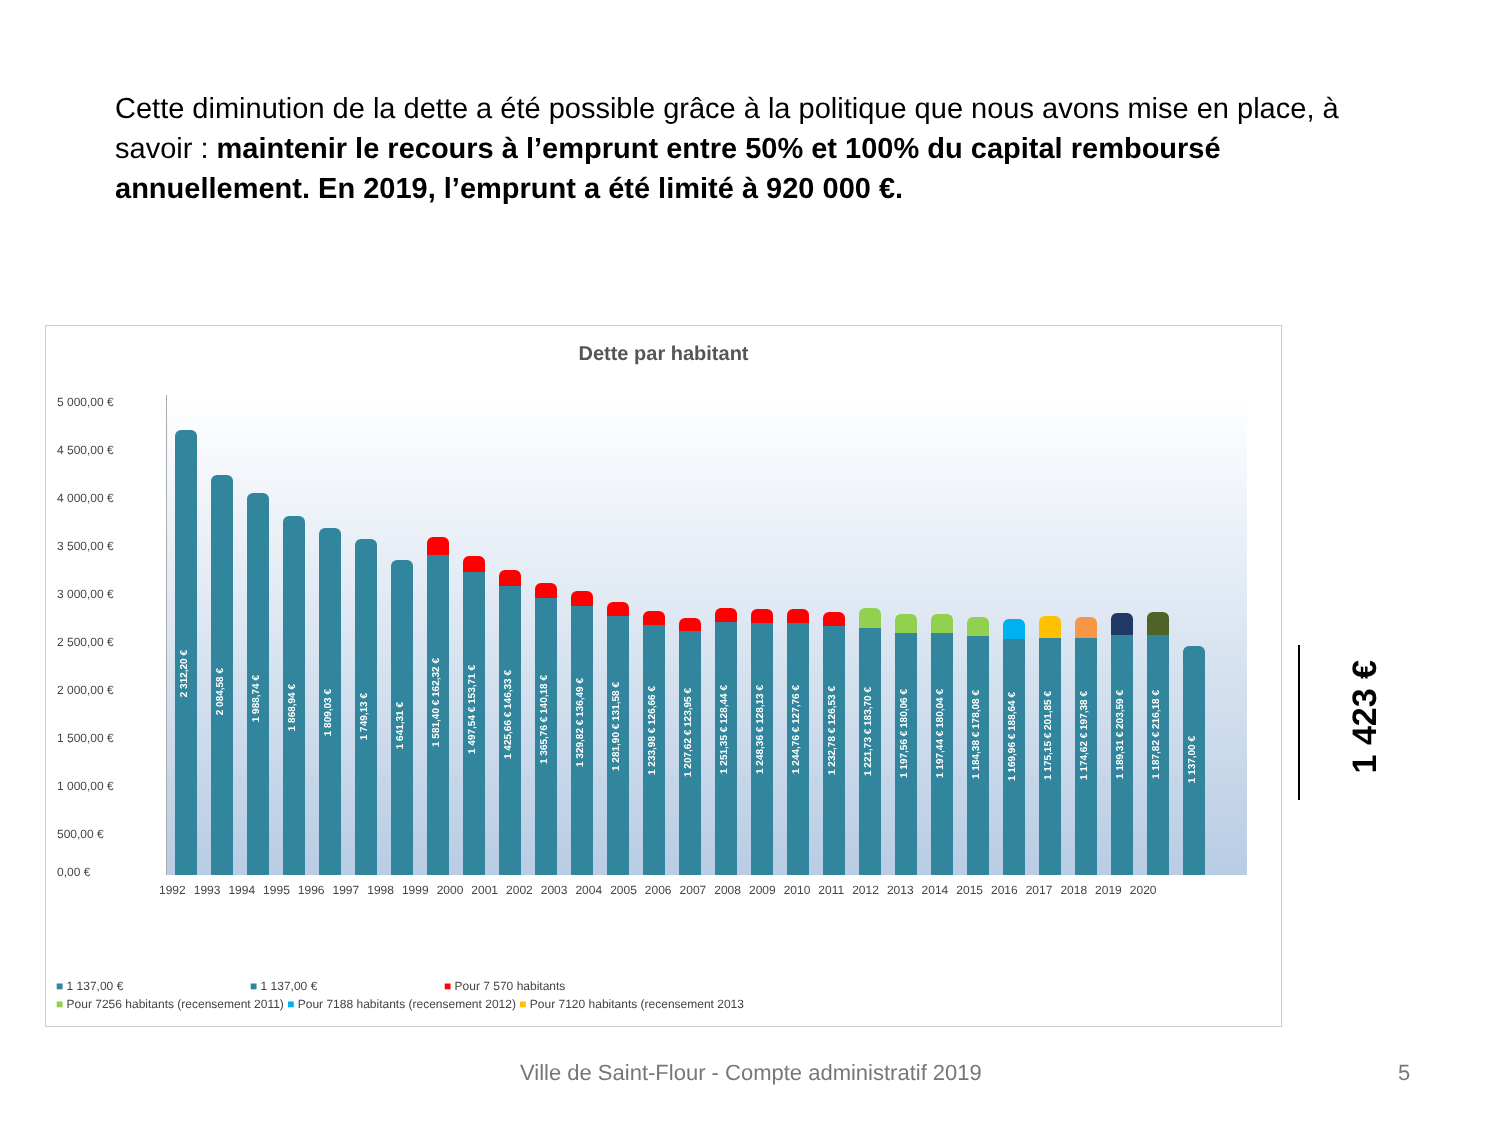Cette diminution de la dette a été possible grâce à la politique que nous avons mise en place, à savoir : maintenir le recours à l’emprunt entre 50% et 100% du capital remboursé annuellement. En 2019, l’emprunt a été limité à 920 000 €.
Dette par habitant
5 000,00 €
4 500,00 €
4 000,00 €
3 500,00 €
3 000,00 €
2 500,00 €
2 000,00 €
1 500,00 €
1 000,00 €
500,00 €
0,00 €
2 312,20 €
2 084,58 €
1 988,74 €
1 868,94 €
1 809,03 €
1 749,13 €
1 641,31 €
1 581,40 € 162,32 €
1 497,54 € 153,71 €
1 425,66 € 146,33 €
1 365,76 € 140,18 €
1 329,82 € 136,49 €
1 281,90 € 131,58 €
1 233,98 € 126,66 €
1 207,62 € 123,95 €
1 251,35 € 128,44 €
1 248,36 € 128,13 €
1 244,76 € 127,76 €
1 232,78 € 126,53 €
1 221,73 € 183,70 €
1 197,56 € 180,06 €
1 197,44 € 180,04 €
1 184,38 € 178,08 €
1 169,96 € 188,64 €
1 175,15 € 201,85 €
1 174,62 € 197,38 €
1 189,31 € 203,59 €
1 187,82 € 216,18 €
1 137,00 €
1992 1993 1994 1995 1996 1997 1998 1999 2000 2001 2002 2003 2004 2005 2006 2007 2008 2009 2010 2011 2012 2013 2014 2015 2016 2017 2018 2019 2020
■ 1 137,00 € ■ 1 137,00 € ■ Pour 7 570 habitants
■ Pour 7256 habitants (recensement 2011) ■ Pour 7188 habitants (recensement 2012) ■ Pour 7120 habitants (recensement 2013
1 423 €
Ville de Saint-Flour - Compte administratif 2019
5